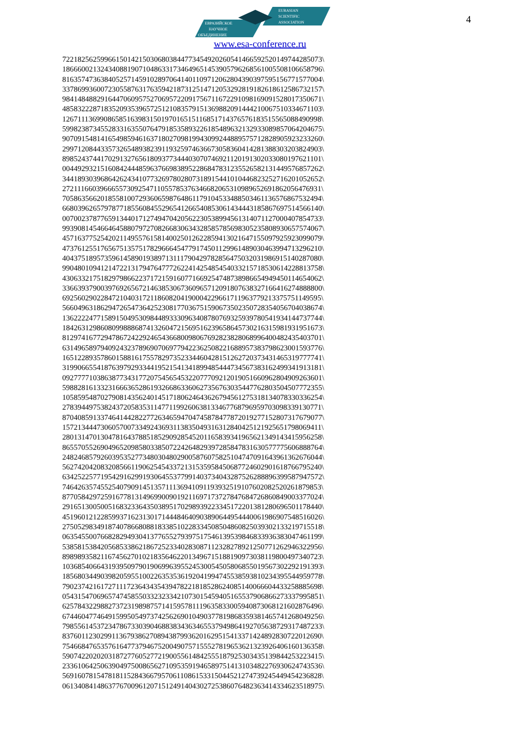4
EURASIAN
SCIENTIFIC
ASSOCIATION
ЕВРАЗИЙСКОЕ
НАУЧНОЕ
ОБЪЕДИНЕНИЕ
www.esa-conference.ru
72218256259966150142150306803844773454920260541466592520149744285073\ 18666002132434088190710486331734649651453905796268561005508106658796\ 81635747363840525714591028970641401109712062804390397595156771577004\ 33786993600723055876317635942187312514712053292819182618612586732157\ 98414848829164470609575270695722091756711672291098169091528017350671\ 48583222871835209353965725121083579151369882091444210067510334671103\ 12671113699086585163983150197016515116851714376576183515565088490998\ 59982387345528331635507647918535893226185489632132933089857064204675\ 90709154814165498594616371802709819943099244889575712828905923233260\ 29971208443357326548938239119325974636673058360414281388303203824903\ 89852437441702913276561809377344403070746921120191302033080197621101\ 00449293215160842444859637669838952286847831235526582131449576857262\ 34418930396864262434107732697802807318915441010446823252716201052652\ 27211166039666557309254711055785376346682065310989652691862056476931\ 70586356620185581007293606598764861179104533488503461136576867532494\ 66803962657978771855608455296541266540853061434443185867697514566140\ 00700237877659134401712749470420562230538994561314071127000407854733\ 99390814546646458807972708266830634328585785698305235808930657574067\ 45716377525420211495576158140025012622859413021647155097925923099079\ 47376125517656751357517829666454779174501129961489030463994713296210\ 40437518957359614589019389713111790429782856475032031986915140287080\ 99048010941214722131794764777262241425485454033215718530614228813758\ 43063321751829798662237172159160771669254748738986654949450114654062\ 33663937900397692656721463853067360965712091807638327166416274888800\ 69256029022847210403172118608204190004229661711963779213375751149595\ 56604963186294726547364252308177036751590673502350728354056704038674\ 13622224771589150495309844893330963408780769325939780541934144737744\ 18426312986080998886874132604721569516239658645730216315981931951673\ 81297416772947867242292465436680098067692823828068996400482435403701\ 63149658979409243237896907069779422362508221688957383798623001593776\ 16512289357860158816175578297352334460428151262720373431465319777741\ 31990665541876397929334419521541341899485444734567383162499341913181\ 09277771038638773431772075456545322077709212019051660962804909263601\ 59882816133231666365286193266863360627356763035447762803504507772355\ 10585954870279081435624014517180624643626794561275318134078330336254\ 27839449753824372058353114771199260638133467768796959703098339130771\ 87040859133746414428227726346594704745878477872019277152807317679077\ 15721344473060570073349243693113835049316312840425121925651798069411\ 28013147013047816437885185290928545201165839341965621349143415956258\ 86557055269049652098580338507224264829397285847831630577775606888764\ 24824685792603953527734803048029005876075825104747091643961362676044\ 56274204208320856611906254543372131535958450687724602901618766795240\ 63425225771954291629919306455377991403734043287526288896399587947572\ 74642635745525407909145135711136941091193932519107602082520261879853\ 87705842972591677813149699009019211697173727847684726860849003377024\ 29165130050051683233643503895170298939223345172201381280696501178440\ 45196012122859937162313017144484640903890644954440061986907548516026\ 27505298349187407866808818338510228334508504860825039302133219715518\ 06354550076682829493041377655279397517546139539846833936383047461199\ 53858153842056853386218672523340283087112328278921250771262946322956\ 89898935821167456270102183564622013496715188190973038119800497340723\ 10368540664319395097901906996395524530054505806855019567302292191393\ 18568034490398205955100226353536192041994745538593810234395544959778\ 79023742161727111723643435439478221818528624085140066604433258885698\ 05431547069657474585503323233421073015459405165537906866273337995851\ 62578432298827372319898757141595781119635833005940873068121602876496\ 67446047746491599505497374256269010490377819868359381465741268049256\ 79855614537234786733039046883834363465537949864192705638729317487233\ 83760112302991136793862708943879936201629515413371424892830722012690\ 75466847653576164773794675200490757155527819653621323926406160136358\ 59074220202031872776052772190055614842555187925303435139844253223415\ 23361064250639049750086562710953591946589751413103482276930624743536\ 56916078154781811528436679570611086153315044521274739245449454236828\ 06134084148637767009612071512491404302725386076482363414334623518975\